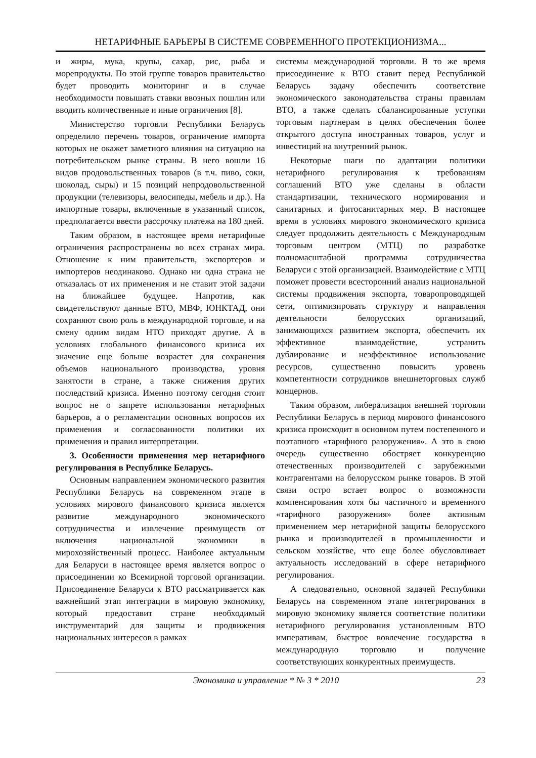НЕТАРИФНЫЕ БАРЬЕРЫ В СИСТЕМЕ СОВРЕМЕННОГО ПРОТЕКЦИОНИЗМА...
и жиры, мука, крупы, сахар, рис, рыба и морепродукты. По этой группе товаров правительство будет проводить мониторинг и в случае необходимости повышать ставки ввозных пошлин или вводить количественные и иные ограничения [8].
Министерство торговли Республики Беларусь определило перечень товаров, ограничение импорта которых не окажет заметного влияния на ситуацию на потребительском рынке страны. В него вошли 16 видов продовольственных товаров (в т.ч. пиво, соки, шоколад, сыры) и 15 позиций непродовольственной продукции (телевизоры, велосипеды, мебель и др.). На импортные товары, включенные в указанный список, предполагается ввести рассрочку платежа на 180 дней.
Таким образом, в настоящее время нетарифные ограничения распространены во всех странах мира. Отношение к ним правительств, экспортеров и импортеров неодинаково. Однако ни одна страна не отказалась от их применения и не ставит этой задачи на ближайшее будущее. Напротив, как свидетельствуют данные ВТО, МВФ, ЮНКТАД, они сохраняют свою роль в международной торговле, и на смену одним видам НТО приходят другие. А в условиях глобального финансового кризиса их значение еще больше возрастет для сохранения объемов национального производства, уровня занятости в стране, а также снижения других последствий кризиса. Именно поэтому сегодня стоит вопрос не о запрете использования нетарифных барьеров, а о регламентации основных вопросов их применения и согласованности политики их применения и правил интерпретации.
3. Особенности применения мер нетарифного регулирования в Республике Беларусь.
Основным направлением экономического развития Республики Беларусь на современном этапе в условиях мирового финансового кризиса является развитие международного экономического сотрудничества и извлечение преимуществ от включения национальной экономики в мирохозяйственный процесс. Наиболее актуальным для Беларуси в настоящее время является вопрос о присоединении ко Всемирной торговой организации. Присоединение Беларуси к ВТО рассматривается как важнейший этап интеграции в мировую экономику, который предоставит стране необходимый инструментарий для защиты и продвижения национальных интересов в рамках
системы международной торговли. В то же время присоединение к ВТО ставит перед Республикой Беларусь задачу обеспечить соответствие экономического законодательства страны правилам ВТО, а также сделать сбалансированные уступки торговым партнерам в целях обеспечения более открытого доступа иностранных товаров, услуг и инвестиций на внутренний рынок.
Некоторые шаги по адаптации политики нетарифного регулирования к требованиям соглашений ВТО уже сделаны в области стандартизации, технического нормирования и санитарных и фитосанитарных мер. В настоящее время в условиях мирового экономического кризиса следует продолжить деятельность с Международным торговым центром (МТЦ) по разработке полномасштабной программы сотрудничества Беларуси с этой организацией. Взаимодействие с МТЦ поможет провести всесторонний анализ национальной системы продвижения экспорта, товаропроводящей сети, оптимизировать структуру и направления деятельности белорусских организаций, занимающихся развитием экспорта, обеспечить их эффективное взаимодействие, устранить дублирование и неэффективное использование ресурсов, существенно повысить уровень компетентности сотрудников внешнеторговых служб концернов.
Таким образом, либерализация внешней торговли Республики Беларусь в период мирового финансового кризиса происходит в основном путем постепенного и поэтапного «тарифного разоружения». А это в свою очередь существенно обостряет конкуренцию отечественных производителей с зарубежными контрагентами на белорусском рынке товаров. В этой связи остро встает вопрос о возможности компенсирования хотя бы частичного и временного «тарифного разоружения» более активным применением мер нетарифной защиты белорусского рынка и производителей в промышленности и сельском хозяйстве, что еще более обусловливает актуальность исследований в сфере нетарифного регулирования.
А следовательно, основной задачей Республики Беларусь на современном этапе интегрирования в мировую экономику является соответствие политики нетарифного регулирования установленным ВТО императивам, быстрое вовлечение государства в международную торговлю и получение соответствующих конкурентных преимуществ.
Экономика и управление * № 3 * 2010 23